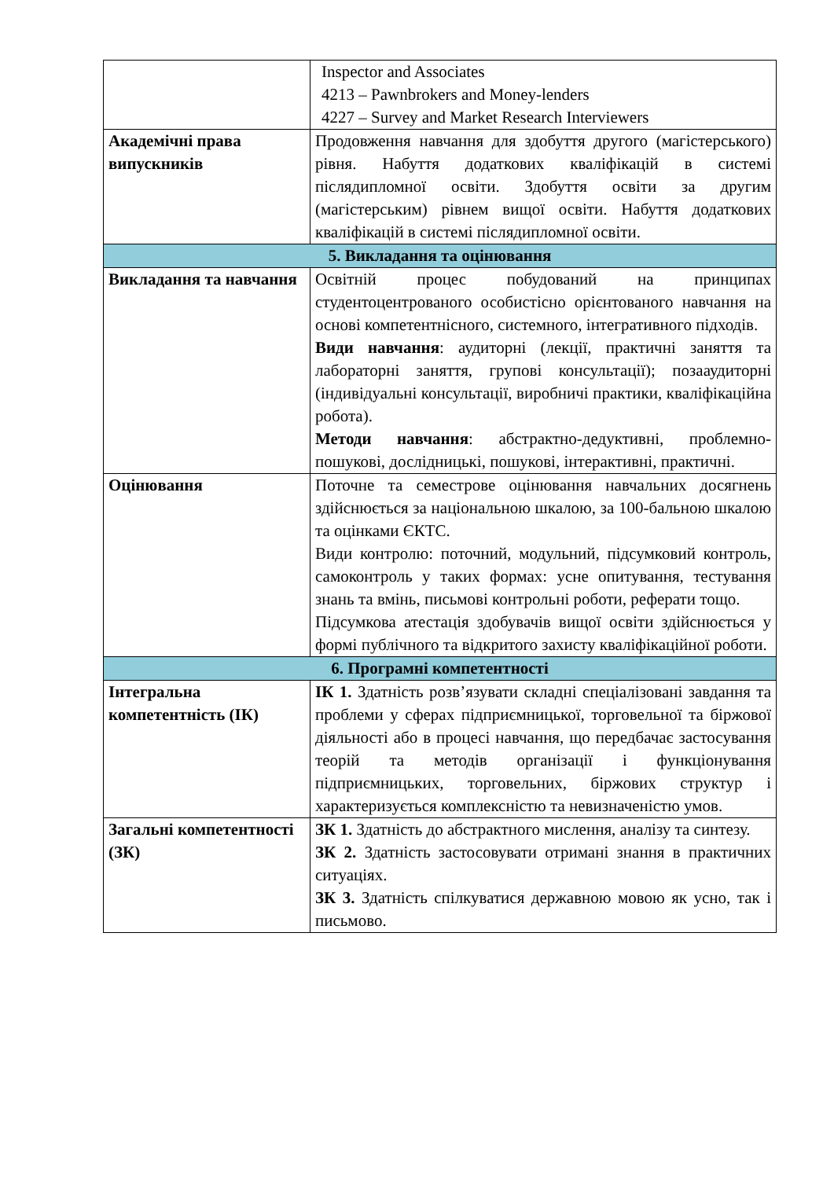| | Inspector and Associates 4213 – Pawnbrokers and Money-lenders 4227 – Survey and Market Research Interviewers |
| Академічні права випускників | Продовження навчання для здобуття другого (магістерського) рівня. Набуття додаткових кваліфікацій в системі післядипломної освіти. Здобуття освіти за другим (магістерським) рівнем вищої освіти. Набуття додаткових кваліфікацій в системі післядипломної освіти. |
| 5. Викладання та оцінювання | |
| Викладання та навчання | Освітній процес побудований на принципах студентоцентрованого особистісно орієнтованого навчання на основі компетентнісного, системного, інтегративного підходів. Види навчання : аудиторні (лекції, практичні заняття та лабораторні заняття, групові консультації); позааудиторні (індивідуальні консультації, виробничі практики, кваліфікаційна робота). Методи навчання : абстрактно-дедуктивні, проблемно-пошукові, дослідницькі, пошукові, інтерактивні, практичні. |
| Оцінювання | Поточне та семестрове оцінювання навчальних досягнень здійснюється за національною шкалою, за 100-бальною шкалою та оцінками ЄКТС. Види контролю: поточний, модульний, підсумковий контроль, самоконтроль у таких формах: усне опитування, тестування знань та вмінь, письмові контрольні роботи, реферати тощо. Підсумкова атестація здобувачів вищої освіти здійснюється у формі публічного та відкритого захисту кваліфікаційної роботи. |
| 6. Програмні компетентності | |
| Інтегральна компетентність (ІК) | ІК 1. Здатність розв’язувати складні спеціалізовані завдання та проблеми у сферах підприємницької, торговельної та біржової діяльності або в процесі навчання, що передбачає застосування теорій та методів організації і функціонування підприємницьких, торговельних, біржових структур і характеризується комплексністю та невизначеністю умов. |
| Загальні компетентності (ЗК) | ЗК 1. Здатність до абстрактного мислення, аналізу та синтезу. ЗК 2. Здатність застосовувати отримані знання в практичних ситуаціях. ЗК 3. Здатність спілкуватися державною мовою як усно, так і письмово. |